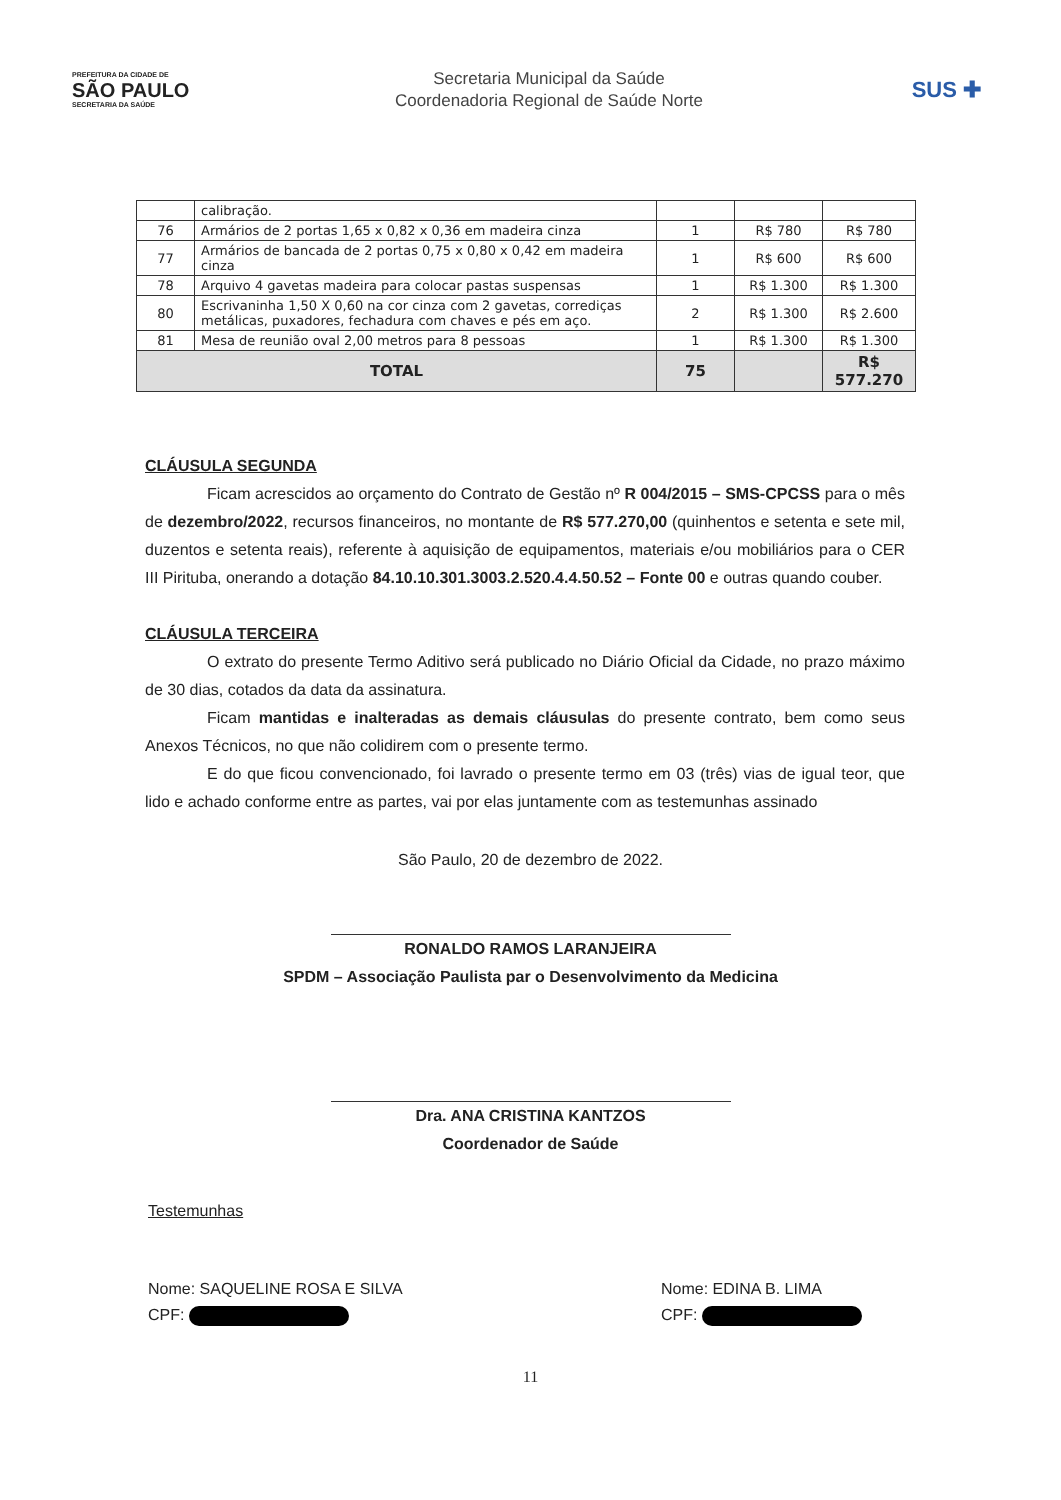PREFEITURA DA CIDADE DE
SÃO PAULO
SECRETARIA DA SAÚDE
Secretaria Municipal da Saúde
Coordenadoria Regional de Saúde Norte
SUS ✚
| | calibração. | | | |
| 76 | Armários de 2 portas 1,65 x 0,82 x 0,36 em madeira cinza | 1 | R$ 780 | R$ 780 |
| 77 | Armários de bancada de 2 portas 0,75 x 0,80 x 0,42 em madeira cinza | 1 | R$ 600 | R$ 600 |
| 78 | Arquivo 4 gavetas madeira para colocar pastas suspensas | 1 | R$ 1.300 | R$ 1.300 |
| 80 | Escrivaninha 1,50 X 0,60 na cor cinza com 2 gavetas, corrediças metálicas, puxadores, fechadura com chaves e pés em aço. | 2 | R$ 1.300 | R$ 2.600 |
| 81 | Mesa de reunião oval 2,00 metros para 8 pessoas | 1 | R$ 1.300 | R$ 1.300 |
| TOTAL | | 75 | | R$ 577.270 |
CLÁUSULA SEGUNDA
Ficam acrescidos ao orçamento do Contrato de Gestão nº R 004/2015 – SMS-CPCSS para o mês de dezembro/2022, recursos financeiros, no montante de R$ 577.270,00 (quinhentos e setenta e sete mil, duzentos e setenta reais), referente à aquisição de equipamentos, materiais e/ou mobiliários para o CER III Pirituba, onerando a dotação 84.10.10.301.3003.2.520.4.4.50.52 – Fonte 00 e outras quando couber.
CLÁUSULA TERCEIRA
O extrato do presente Termo Aditivo será publicado no Diário Oficial da Cidade, no prazo máximo de 30 dias, cotados da data da assinatura.
Ficam mantidas e inalteradas as demais cláusulas do presente contrato, bem como seus Anexos Técnicos, no que não colidirem com o presente termo.
E do que ficou convencionado, foi lavrado o presente termo em 03 (três) vias de igual teor, que lido e achado conforme entre as partes, vai por elas juntamente com as testemunhas assinado
São Paulo, 20 de dezembro de 2022.
RONALDO RAMOS LARANJEIRA
SPDM – Associação Paulista par o Desenvolvimento da Medicina
Dra. ANA CRISTINA KANTZOS
Coordenador de Saúde
Testemunhas
Nome: SAQUELINE ROSA E SILVA
CPF:
Nome: EDINA B. LIMA
CPF:
11